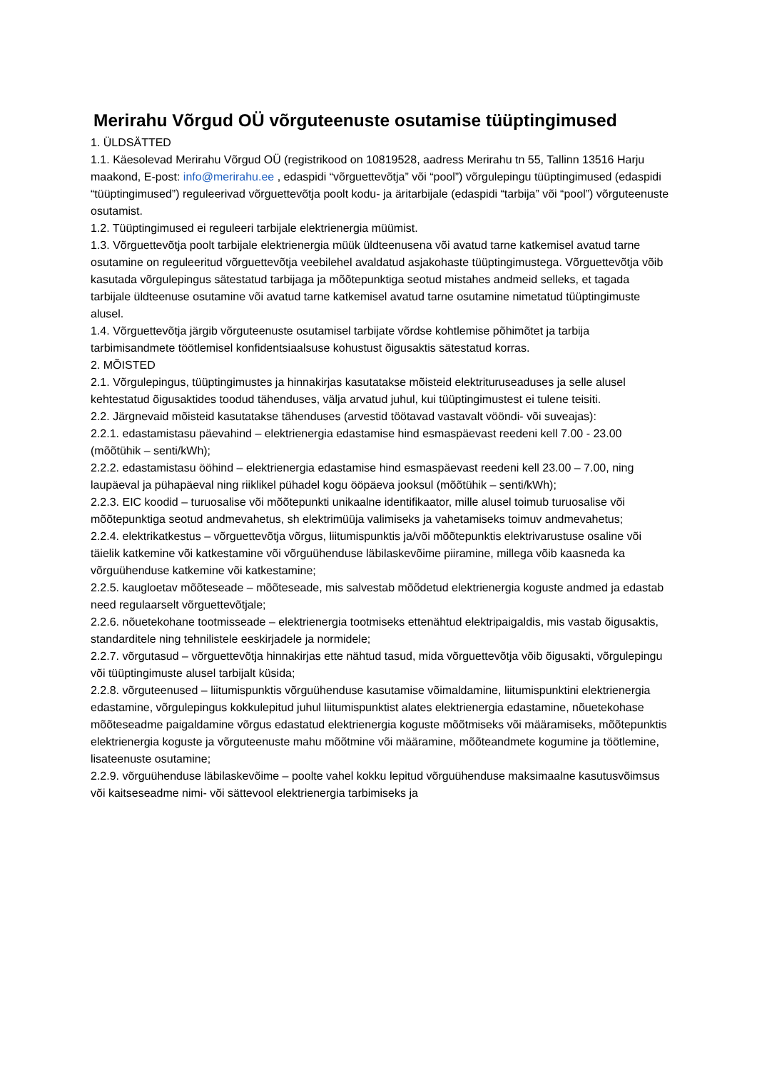Merirahu Võrgud OÜ võrguteenuste osutamise tüüptingimused
1. ÜLDSÄTTED
1.1. Käesolevad Merirahu Võrgud OÜ (registrikood on 10819528, aadress Merirahu tn 55, Tallinn 13516 Harju maakond, E-post: info@merirahu.ee , edaspidi “võrguettevõtja” või “pool”) võrgulepingu tüüptingimused (edaspidi “tüüptingimused”) reguleerivad võrguettevõtja poolt kodu- ja äritarbijale (edaspidi “tarbija” või “pool”) võrguteenuste osutamist.
1.2. Tüüptingimused ei reguleeri tarbijale elektrienergia müümist.
1.3. Võrguettevõtja poolt tarbijale elektrienergia müük üldteenusena või avatud tarne katkemisel avatud tarne osutamine on reguleeritud võrguettevõtja veebilehel avaldatud asjakohaste tüüptingimustega. Võrguettevõtja võib kasutada võrgulepingus sätestatud tarbijaga ja mõõtepunktiga seotud mistahes andmeid selleks, et tagada tarbijale üldteenuse osutamine või avatud tarne katkemisel avatud tarne osutamine nimetatud tüüptingimuste alusel.
1.4. Võrguettevõtja järgib võrguteenuste osutamisel tarbijate võrdse kohtlemise põhimõtet ja tarbija tarbimisandmete töötlemisel konfidentsiaalsuse kohustust õigusaktis sätestatud korras.
2. MÕISTED
2.1. Võrgulepingus, tüüptingimustes ja hinnakirjas kasutatakse mõisteid elektrituruseaduses ja selle alusel kehtestatud õigusaktides toodud tähenduses, välja arvatud juhul, kui tüüptingimustest ei tulene teisiti.
2.2. Järgnevaid mõisteid kasutatakse tähenduses (arvestid töötavad vastavalt vööndi- või suveajas):
2.2.1. edastamistasu päevahind – elektrienergia edastamise hind esmaspäevast reedeni kell 7.00 - 23.00 (mõõtühik – senti/kWh);
2.2.2. edastamistasu ööhind – elektrienergia edastamise hind esmaspäevast reedeni kell 23.00 – 7.00, ning laupäeval ja pühapäeval ning riiklikel pühadel kogu ööpäeva jooksul (mõõtühik – senti/kWh);
2.2.3. EIC koodid – turuosalise või mõõtepunkti unikaalne identifikaator, mille alusel toimub turuosalise või mõõtepunktiga seotud andmevahetus, sh elektrimüüja valimiseks ja vahetamiseks toimuv andmevahetus;
2.2.4. elektrikatkestus – võrguettevõtja võrgus, liitumispunktis ja/või mõõtepunktis elektrivarustuse osaline või täielik katkemine või katkestamine või võrguühenduse läbilaskevõime piiramine, millega võib kaasneda ka võrguühenduse katkemine või katkestamine;
2.2.5. kaugloetav mõõteseade – mõõteseade, mis salvestab mõõdetud elektrienergia koguste andmed ja edastab need regulaarselt võrguettevõtjale;
2.2.6. nõuetekohane tootmisseade – elektrienergia tootmiseks ettenähtud elektripaigaldis, mis vastab õigusaktis, standarditele ning tehnilistele eeskirjadele ja normidele;
2.2.7. võrgutasud – võrguettevõtja hinnakirjas ette nähtud tasud, mida võrguettevõtja võib õigusakti, võrgulepingu või tüüptingimuste alusel tarbijalt küsida;
2.2.8. võrguteenused – liitumispunktis võrguühenduse kasutamise võimaldamine, liitumispunktini elektrienergia edastamine, võrgulepingus kokkulepitud juhul liitumispunktist alates elektrienergia edastamine, nõuetekohase mõõteseadme paigaldamine võrgus edastatud elektrienergia koguste mõõtmiseks või määramiseks, mõõtepunktis elektrienergia koguste ja võrguteenuste mahu mõõtmine või määramine, mõõteandmete kogumine ja töötlemine, lisateenuste osutamine;
2.2.9. võrguühenduse läbilaskevõime – poolte vahel kokku lepitud võrguühenduse maksimaalne kasutusvõimsus või kaitseseadme nimi- või sättevool elektrienergia tarbimiseks ja